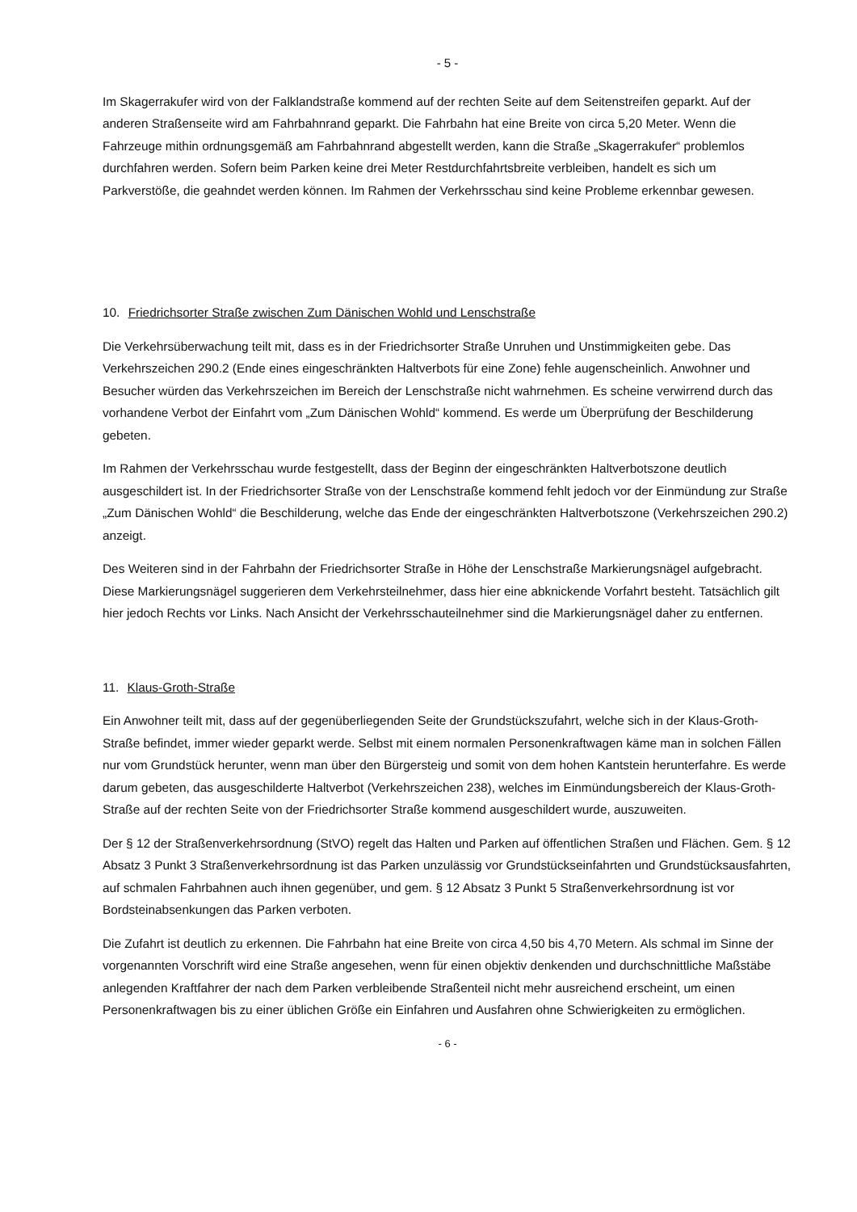- 5 -
Im Skagerrakufer wird von der Falklandstraße kommend auf der rechten Seite auf dem Seitenstreifen geparkt. Auf der anderen Straßenseite wird am Fahrbahnrand geparkt. Die Fahrbahn hat eine Breite von circa 5,20 Meter. Wenn die Fahrzeuge mithin ordnungsgemäß am Fahrbahnrand abgestellt werden, kann die Straße „Skagerrakufer“ problemlos durchfahren werden. Sofern beim Parken keine drei Meter Restdurchfahrtsbreite verbleiben, handelt es sich um Parkverstöße, die geahndet werden können. Im Rahmen der Verkehrsschau sind keine Probleme erkennbar gewesen.
10. Friedrichsorter Straße zwischen Zum Dänischen Wohld und Lenschstraße
Die Verkehrsüberwachung teilt mit, dass es in der Friedrichsorter Straße Unruhen und Unstimmigkeiten gebe. Das Verkehrszeichen 290.2 (Ende eines eingeschränkten Haltverbots für eine Zone) fehle augenscheinlich. Anwohner und Besucher würden das Verkehrszeichen im Bereich der Lenschstraße nicht wahrnehmen. Es scheine verwirrend durch das vorhandene Verbot der Einfahrt vom „Zum Dänischen Wohld“ kommend. Es werde um Überprüfung der Beschilderung gebeten.
Im Rahmen der Verkehrsschau wurde festgestellt, dass der Beginn der eingeschränkten Haltverbotszone deutlich ausgeschildert ist. In der Friedrichsorter Straße von der Lenschstraße kommend fehlt jedoch vor der Einmündung zur Straße „Zum Dänischen Wohld“ die Beschilderung, welche das Ende der eingeschränkten Haltverbotszone (Verkehrszeichen 290.2) anzeigt.
Des Weiteren sind in der Fahrbahn der Friedrichsorter Straße in Höhe der Lenschstraße Markierungsnägel aufgebracht. Diese Markierungsnägel suggerieren dem Verkehrsteilnehmer, dass hier eine abknickende Vorfahrt besteht. Tatsächlich gilt hier jedoch Rechts vor Links. Nach Ansicht der Verkehrsschauteilnehmer sind die Markierungsnägel daher zu entfernen.
11. Klaus-Groth-Straße
Ein Anwohner teilt mit, dass auf der gegenüberliegenden Seite der Grundstückszufahrt, welche sich in der Klaus-Groth-Straße befindet, immer wieder geparkt werde. Selbst mit einem normalen Personenkraftwagen käme man in solchen Fällen nur vom Grundstück herunter, wenn man über den Bürgersteig und somit von dem hohen Kantstein herunterfahre. Es werde darum gebeten, das ausgeschilderte Haltverbot (Verkehrszeichen 238), welches im Einmündungsbereich der Klaus-Groth-Straße auf der rechten Seite von der Friedrichsorter Straße kommend ausgeschildert wurde, auszuweiten.
Der § 12 der Straßenverkehrsordnung (StVO) regelt das Halten und Parken auf öffentlichen Straßen und Flächen. Gem. § 12 Absatz 3 Punkt 3 Straßenverkehrsordnung ist das Parken unzulässig vor Grundstückseinfahrten und Grundstücksausfahrten, auf schmalen Fahrbahnen auch ihnen gegenüber, und gem. § 12 Absatz 3 Punkt 5 Straßenverkehrsordnung ist vor Bordsteinabsenkungen das Parken verboten.
Die Zufahrt ist deutlich zu erkennen. Die Fahrbahn hat eine Breite von circa 4,50 bis 4,70 Metern. Als schmal im Sinne der vorgenannten Vorschrift wird eine Straße angesehen, wenn für einen objektiv denkenden und durchschnittliche Maßstäbe anlegenden Kraftfahrer der nach dem Parken verbleibende Straßenteil nicht mehr ausreichend erscheint, um einen Personenkraftwagen bis zu einer üblichen Größe ein Einfahren und Ausfahren ohne Schwierigkeiten zu ermöglichen.
- 6 -